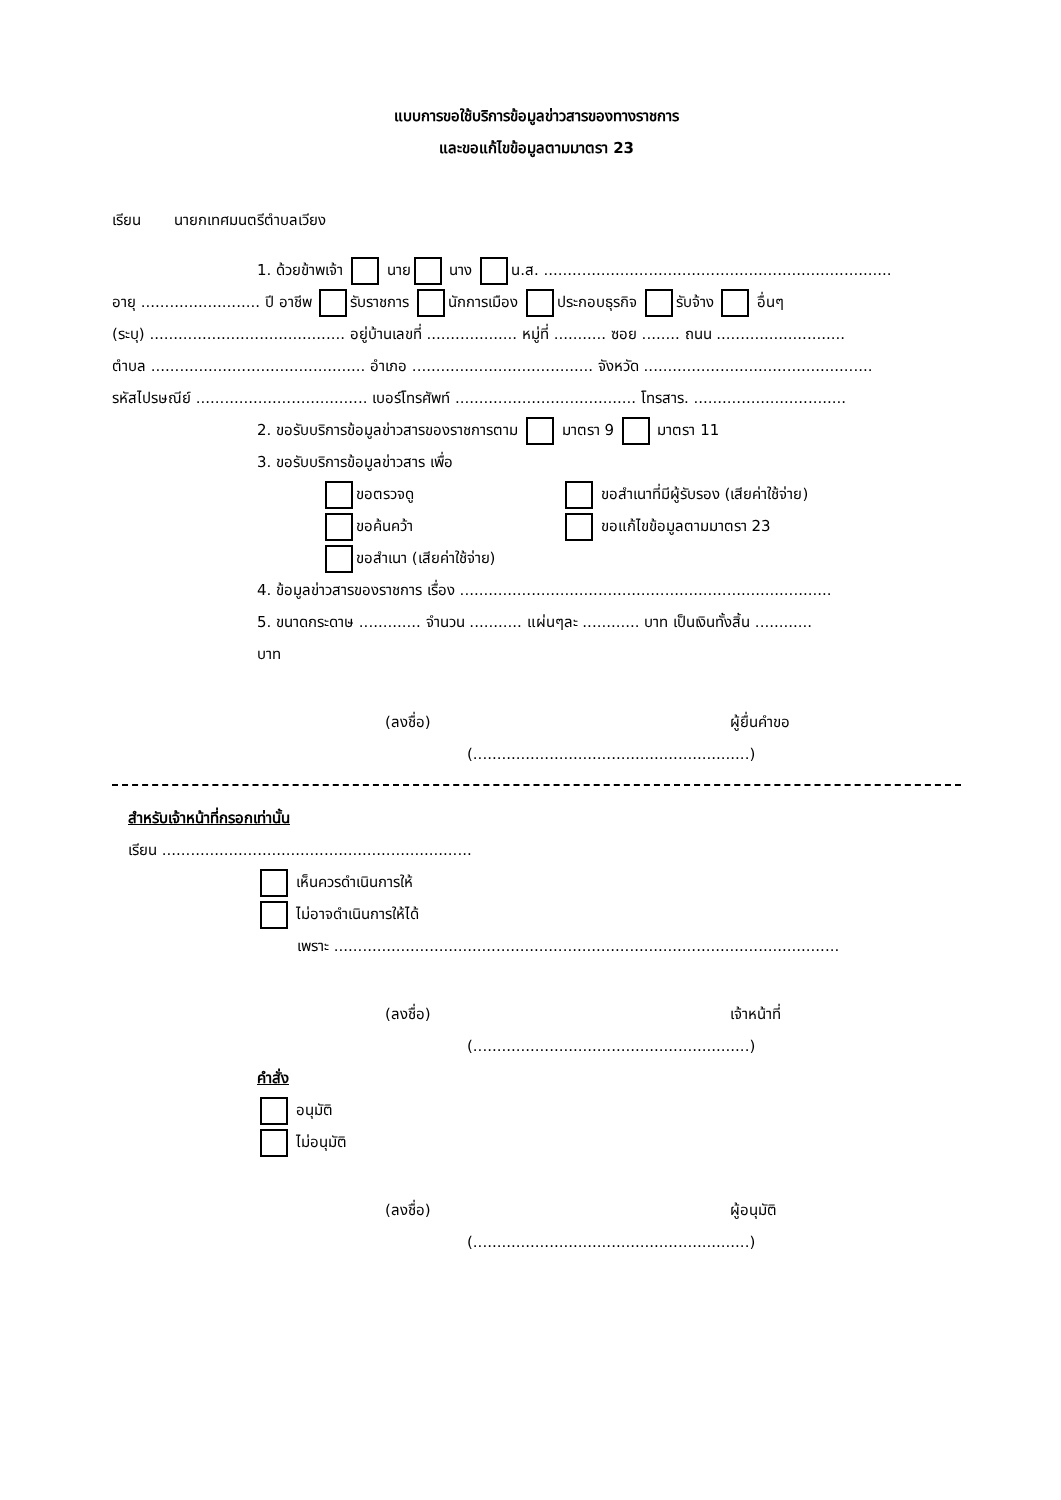แบบการขอใช้บริการข้อมูลข่าวสารของทางราชการ
และขอแก้ไขข้อมูลตามมาตรา 23
เรียน นายกเทศมนตรีตำบลเวียง
1. ด้วยข้าพเจ้า นาย นาง น.ส. .........................................................................
อายุ ......................... ปี อาชีพ รับราชการ นักการเมือง ประกอบธุรกิจ รับจ้าง อื่นๆ
(ระบุ) ......................................... อยู่บ้านเลขที่ ................... หมู่ที่ ........... ซอย ........ ถนน ...........................
ตำบล ............................................. อำเภอ ...................................... จังหวัด ................................................
รหัสไปรษณีย์ .................................... เบอร์โทรศัพท์ ...................................... โทรสาร. ................................
2. ขอรับบริการข้อมูลข่าวสารของราชการตาม มาตรา 9 มาตรา 11
3. ขอรับบริการข้อมูลข่าวสาร เพื่อ
ขอตรวจดู ขอสำเนาที่มีผู้รับรอง (เสียค่าใช้จ่าย)
ขอค้นคว้า ขอแก้ไขข้อมูลตามมาตรา 23
ขอสำเนา (เสียค่าใช้จ่าย)
4. ข้อมูลข่าวสารของราชการ เรื่อง ..............................................................................
5. ขนาดกระดาษ ............. จำนวน ........... แผ่นๆละ ............ บาท เป็นเงินทั้งสิ้น ............
บาท
(ลงชื่อ) ผู้ยื่นคำขอ
(..........................................................)
สำหรับเจ้าหน้าที่กรอกเท่านั้น
เรียน .................................................................
เห็นควรดำเนินการให้
ไม่อาจดำเนินการให้ได้
เพราะ ..........................................................................................................
(ลงชื่อ) เจ้าหน้าที่
(..........................................................)
คำสั่ง
อนุมัติ
ไม่อนุมัติ
(ลงชื่อ) ผู้อนุมัติ
(..........................................................)